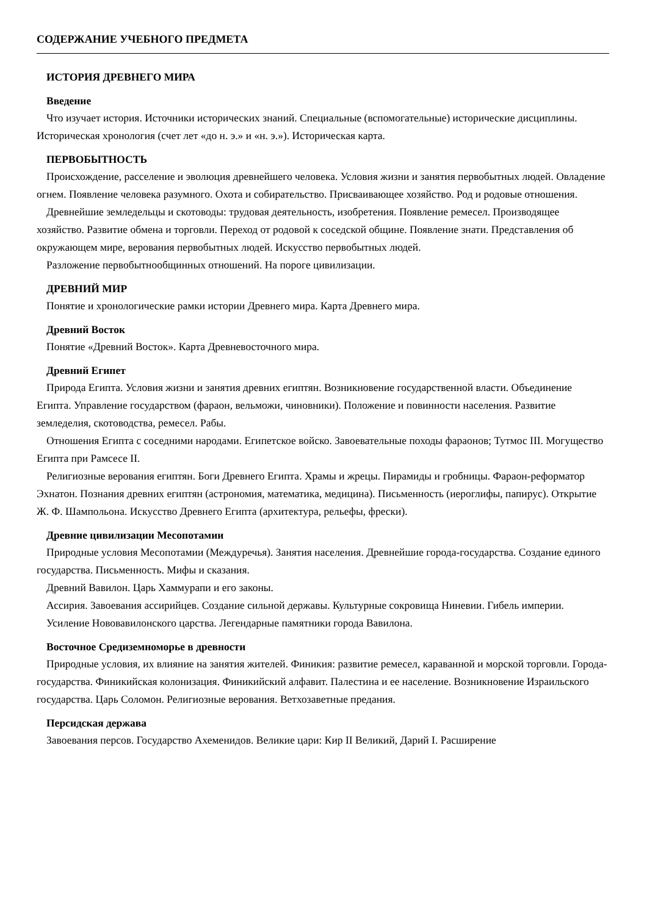СОДЕРЖАНИЕ УЧЕБНОГО ПРЕДМЕТА
ИСТОРИЯ ДРЕВНЕГО МИРА
Введение
Что изучает история. Источники исторических знаний. Специальные (вспомогательные) исторические дисциплины. Историческая хронология (счет лет «до н. э.» и «н. э.»). Историческая карта.
ПЕРВОБЫТНОСТЬ
Происхождение, расселение и эволюция древнейшего человека. Условия жизни и занятия первобытных людей. Овладение огнем. Появление человека разумного. Охота и собирательство. Присваивающее хозяйство. Род и родовые отношения.
Древнейшие земледельцы и скотоводы: трудовая деятельность, изобретения. Появление ремесел. Производящее хозяйство. Развитие обмена и торговли. Переход от родовой к соседской общине. Появление знати. Представления об окружающем мире, верования первобытных людей. Искусство первобытных людей.
Разложение первобытнообщинных отношений. На пороге цивилизации.
ДРЕВНИЙ МИР
Понятие и хронологические рамки истории Древнего мира. Карта Древнего мира.
Древний Восток
Понятие «Древний Восток». Карта Древневосточного мира.
Древний Египет
Природа Египта. Условия жизни и занятия древних египтян. Возникновение государственной власти. Объединение Египта. Управление государством (фараон, вельможи, чиновники). Положение и повинности населения. Развитие земледелия, скотоводства, ремесел. Рабы.
Отношения Египта с соседними народами. Египетское войско. Завоевательные походы фараонов; Тутмос III. Могущество Египта при Рамсесе II.
Религиозные верования египтян. Боги Древнего Египта. Храмы и жрецы. Пирамиды и гробницы. Фараон-реформатор Эхнатон. Познания древних египтян (астрономия, математика, медицина). Письменность (иероглифы, папирус). Открытие Ж. Ф. Шампольона. Искусство Древнего Египта (архитектура, рельефы, фрески).
Древние цивилизации Месопотамии
Природные условия Месопотамии (Междуречья). Занятия населения. Древнейшие города-государства. Создание единого государства. Письменность. Мифы и сказания.
Древний Вавилон. Царь Хаммурапи и его законы.
Ассирия. Завоевания ассирийцев. Создание сильной державы. Культурные сокровища Ниневии. Гибель империи.
Усиление Нововавилонского царства. Легендарные памятники города Вавилона.
Восточное Средиземноморье в древности
Природные условия, их влияние на занятия жителей. Финикия: развитие ремесел, караванной и морской торговли. Города-государства. Финикийская колонизация. Финикийский алфавит. Палестина и ее население. Возникновение Израильского государства. Царь Соломон. Религиозные верования. Ветхозаветные предания.
Персидская держава
Завоевания персов. Государство Ахеменидов. Великие цари: Кир II Великий, Дарий I. Расширение